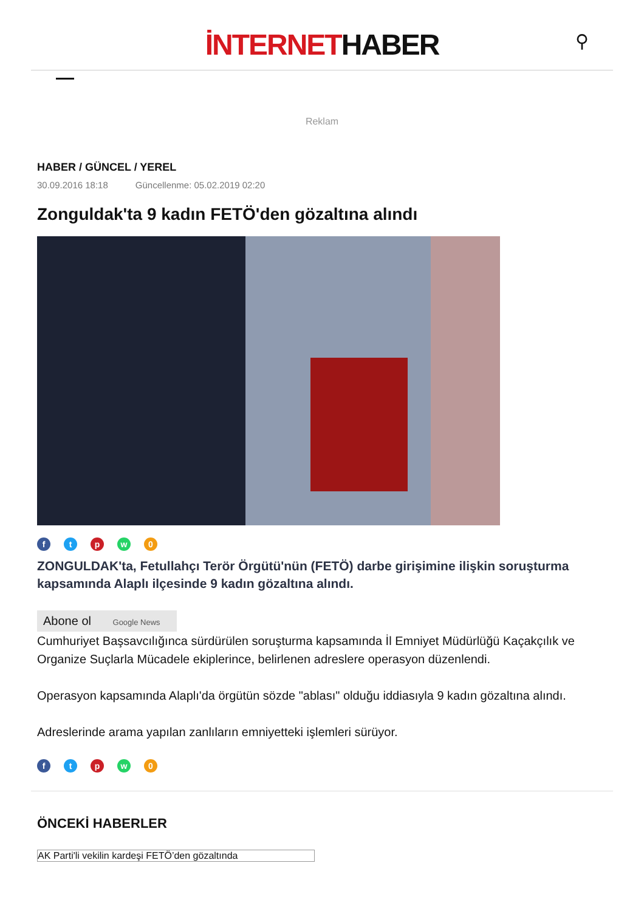İNTERNETHABER
⚲
Reklam
HABER / GÜNCEL / YEREL
30.09.2016 18:18 Güncellenme: 05.02.2019 02:20
Zonguldak'ta 9 kadın FETÖ'den gözaltına alındı
ftpw 0
ZONGULDAK'ta, Fetullahçı Terör Örgütü'nün (FETÖ) darbe girişimine ilişkin soruşturma kapsamında Alaplı ilçesinde 9 kadın gözaltına alındı.
Abone ol Google News
Cumhuriyet Başsavcılığınca sürdürülen soruşturma kapsamında İl Emniyet Müdürlüğü Kaçakçılık ve Organize Suçlarla Mücadele ekiplerince, belirlenen adreslere operasyon düzenlendi.
Operasyon kapsamında Alaplı'da örgütün sözde "ablası" olduğu iddiasıyla 9 kadın gözaltına alındı.
Adreslerinde arama yapılan zanlıların emniyetteki işlemleri sürüyor.
ftpw 0
ÖNCEKİ HABERLER
AK Parti'li vekilin kardeşi FETÖ’den gözaltında